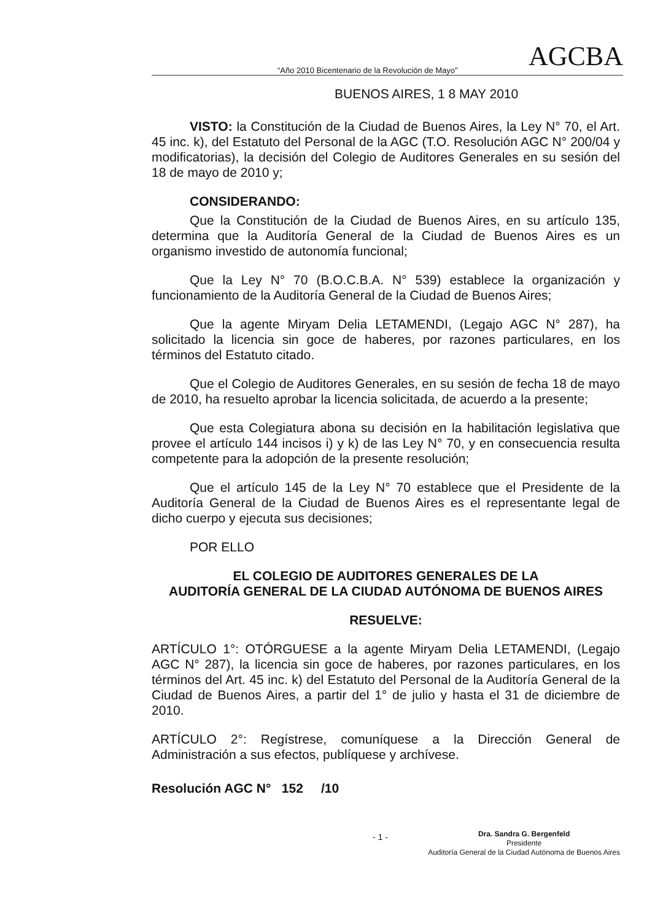“Año 2010 Bicentenario de la Revolución de Mayo” AGCBA
BUENOS AIRES, 1 8 MAY 2010
VISTO: la Constitución de la Ciudad de Buenos Aires, la Ley N° 70, el Art. 45 inc. k), del Estatuto del Personal de la AGC (T.O. Resolución AGC N° 200/04 y modificatorias), la decisión del Colegio de Auditores Generales en su sesión del 18 de mayo de 2010 y;
CONSIDERANDO:
Que la Constitución de la Ciudad de Buenos Aires, en su artículo 135, determina que la Auditoría General de la Ciudad de Buenos Aires es un organismo investido de autonomía funcional;
Que la Ley N° 70 (B.O.C.B.A. N° 539) establece la organización y funcionamiento de la Auditoría General de la Ciudad de Buenos Aires;
Que la agente Miryam Delia LETAMENDI, (Legajo AGC N° 287), ha solicitado la licencia sin goce de haberes, por razones particulares, en los términos del Estatuto citado.
Que el Colegio de Auditores Generales, en su sesión de fecha 18 de mayo de 2010, ha resuelto aprobar la licencia solicitada, de acuerdo a la presente;
Que esta Colegiatura abona su decisión en la habilitación legislativa que provee el artículo 144 incisos i) y k) de las Ley N° 70, y en consecuencia resulta competente para la adopción de la presente resolución;
Que el artículo 145 de la Ley N° 70 establece que el Presidente de la Auditoría General de la Ciudad de Buenos Aires es el representante legal de dicho cuerpo y ejecuta sus decisiones;
POR ELLO
EL COLEGIO DE AUDITORES GENERALES DE LA
AUDITORÍA GENERAL DE LA CIUDAD AUTÓNOMA DE BUENOS AIRES
RESUELVE:
ARTÍCULO 1°: OTÓRGUESE a la agente Miryam Delia LETAMENDI, (Legajo AGC N° 287), la licencia sin goce de haberes, por razones particulares, en los términos del Art. 45 inc. k) del Estatuto del Personal de la Auditoría General de la Ciudad de Buenos Aires, a partir del 1° de julio y hasta el 31 de diciembre de 2010.
ARTÍCULO 2°: Regístrese, comuníquese a la Dirección General de Administración a sus efectos, publíquese y archívese.
Resolución AGC N° 152 /10
- 1 -
Dra. Sandra G. Bergenfeld
Presidente
Auditoría General de la Ciudad Autónoma de Buenos Aires